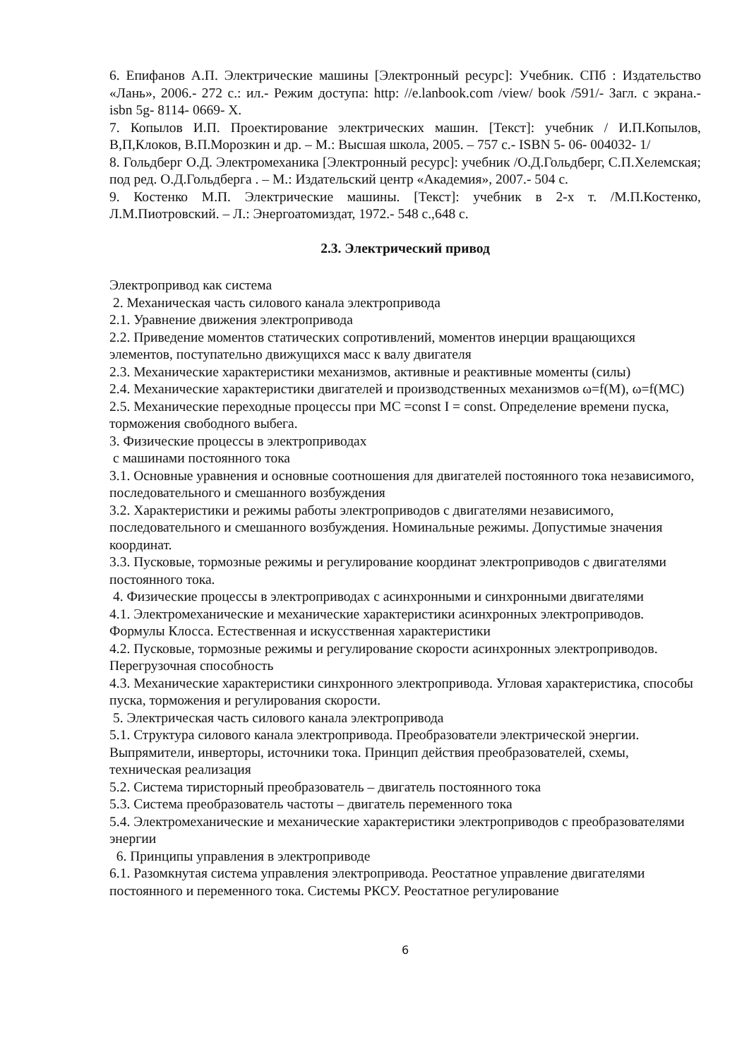6. Епифанов А.П. Электрические машины [Электронный ресурс]: Учебник. СПб : Издательство «Лань», 2006.- 272 с.: ил.- Режим доступа: http: //e.lanbook.com /view/ book /591/- Загл. с экрана.- isbn 5g- 8114- 0669- Х.
7. Копылов И.П. Проектирование электрических машин. [Текст]: учебник / И.П.Копылов, В,П,Клоков, В.П.Морозкин и др. – М.: Высшая школа, 2005. – 757 с.- ISBN 5- 06- 004032- 1/
8. Гольдберг О.Д. Электромеханика [Электронный ресурс]: учебник /О.Д.Гольдберг, С.П.Хелемская; под ред. О.Д.Гольдберга . – М.: Издательский центр «Академия», 2007.- 504 с.
9. Костенко М.П. Электрические машины. [Текст]: учебник в 2-х т. /М.П.Костенко, Л.М.Пиотровский. – Л.: Энергоатомиздат, 1972.- 548 с.,648 с.
2.3. Электрический привод
Электропривод как система
2. Механическая часть силового канала электропривода
2.1. Уравнение движения электропривода
2.2. Приведение моментов статических сопротивлений, моментов инерции вращающихся элементов, поступательно движущихся масс к валу двигателя
2.3. Механические характеристики механизмов, активные и реактивные моменты (силы)
2.4. Механические характеристики двигателей и производственных механизмов ω=f(M), ω=f(MC)
2.5. Механические переходные процессы при МС =const I = const. Определение времени пуска, торможения свободного выбега.
3. Физические процессы в электроприводах
с машинами постоянного тока
3.1. Основные уравнения и основные соотношения для двигателей постоянного тока независимого, последовательного и смешанного возбуждения
3.2. Характеристики и режимы работы электроприводов с двигателями независимого, последовательного и смешанного возбуждения. Номинальные режимы. Допустимые значения координат.
3.3. Пусковые, тормозные режимы и регулирование координат электроприводов с двигателями постоянного тока.
4. Физические процессы в электроприводах с асинхронными и синхронными двигателями
4.1. Электромеханические и механические характеристики асинхронных электроприводов. Формулы Клосса. Естественная и искусственная характеристики
4.2. Пусковые, тормозные режимы и регулирование скорости асинхронных электроприводов. Перегрузочная способность
4.3. Механические характеристики синхронного электропривода. Угловая характеристика, способы пуска, торможения и регулирования скорости.
5. Электрическая часть силового канала электропривода
5.1. Структура силового канала электропривода. Преобразователи электрической энергии. Выпрямители, инверторы, источники тока. Принцип действия преобразователей, схемы, техническая реализация
5.2. Система тиристорный преобразователь – двигатель постоянного тока
5.3. Система преобразователь частоты – двигатель переменного тока
5.4. Электромеханические и механические характеристики электроприводов с преобразователями энергии
6. Принципы управления в электроприводе
6.1. Разомкнутая система управления электропривода. Реостатное управление двигателями постоянного и переменного тока. Системы РКСУ. Реостатное регулирование
6